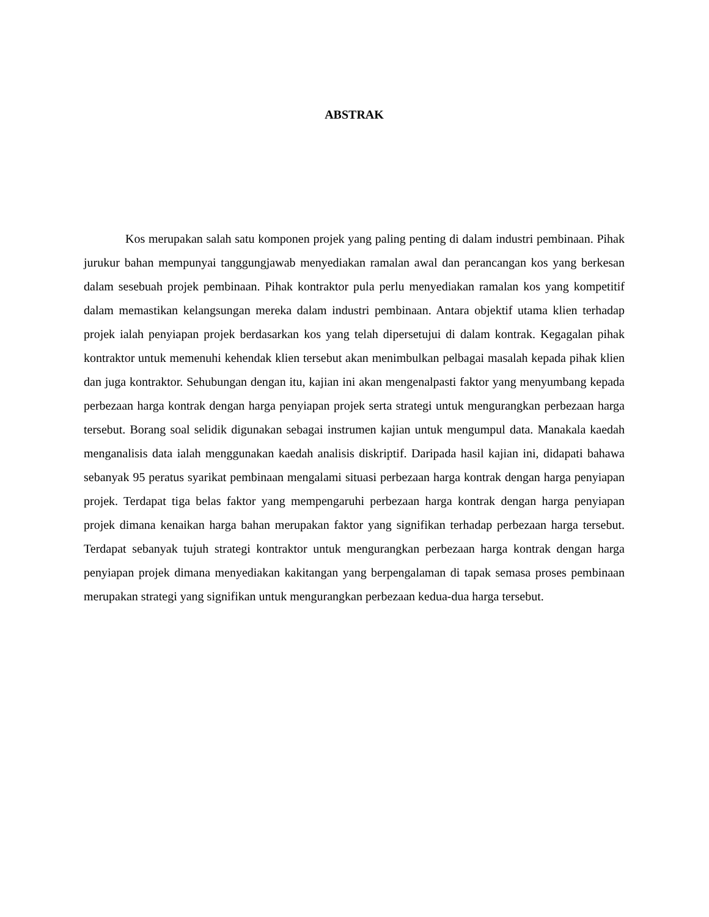ABSTRAK
Kos merupakan salah satu komponen projek yang paling penting di dalam industri pembinaan. Pihak jurukur bahan mempunyai tanggungjawab menyediakan ramalan awal dan perancangan kos yang berkesan dalam sesebuah projek pembinaan. Pihak kontraktor pula perlu menyediakan ramalan kos yang kompetitif dalam memastikan kelangsungan mereka dalam industri pembinaan. Antara objektif utama klien terhadap projek ialah penyiapan projek berdasarkan kos yang telah dipersetujui di dalam kontrak. Kegagalan pihak kontraktor untuk memenuhi kehendak klien tersebut akan menimbulkan pelbagai masalah kepada pihak klien dan juga kontraktor. Sehubungan dengan itu, kajian ini akan mengenalpasti faktor yang menyumbang kepada perbezaan harga kontrak dengan harga penyiapan projek serta strategi untuk mengurangkan perbezaan harga tersebut. Borang soal selidik digunakan sebagai instrumen kajian untuk mengumpul data. Manakala kaedah menganalisis data ialah menggunakan kaedah analisis diskriptif. Daripada hasil kajian ini, didapati bahawa sebanyak 95 peratus syarikat pembinaan mengalami situasi perbezaan harga kontrak dengan harga penyiapan projek. Terdapat tiga belas faktor yang mempengaruhi perbezaan harga kontrak dengan harga penyiapan projek dimana kenaikan harga bahan merupakan faktor yang signifikan terhadap perbezaan harga tersebut. Terdapat sebanyak tujuh strategi kontraktor untuk mengurangkan perbezaan harga kontrak dengan harga penyiapan projek dimana menyediakan kakitangan yang berpengalaman di tapak semasa proses pembinaan merupakan strategi yang signifikan untuk mengurangkan perbezaan kedua-dua harga tersebut.